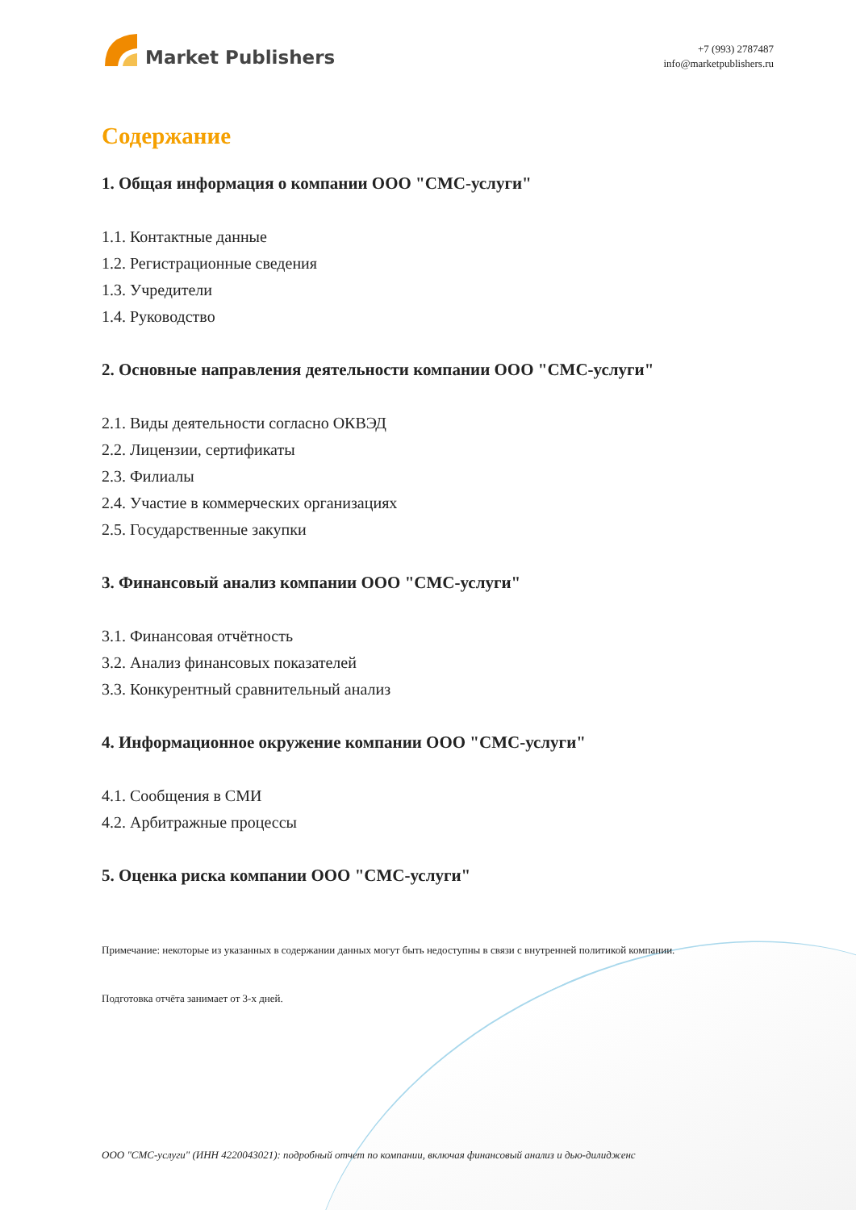Market Publishers
+7 (993) 2787487
info@marketpublishers.ru
Содержание
1. Общая информация о компании ООО "СМС-услуги"
1.1. Контактные данные
1.2. Регистрационные сведения
1.3. Учредители
1.4. Руководство
2. Основные направления деятельности компании ООО "СМС-услуги"
2.1. Виды деятельности согласно ОКВЭД
2.2. Лицензии, сертификаты
2.3. Филиалы
2.4. Участие в коммерческих организациях
2.5. Государственные закупки
3. Финансовый анализ компании ООО "СМС-услуги"
3.1. Финансовая отчётность
3.2. Анализ финансовых показателей
3.3. Конкурентный сравнительный анализ
4. Информационное окружение компании ООО "СМС-услуги"
4.1. Сообщения в СМИ
4.2. Арбитражные процессы
5. Оценка риска компании ООО "СМС-услуги"
Примечание: некоторые из указанных в содержании данных могут быть недоступны в связи с внутренней политикой компании.
Подготовка отчёта занимает от 3-х дней.
ООО "СМС-услуги" (ИНН 4220043021): подробный отчет по компании, включая финансовый анализ и дью-дилидженс